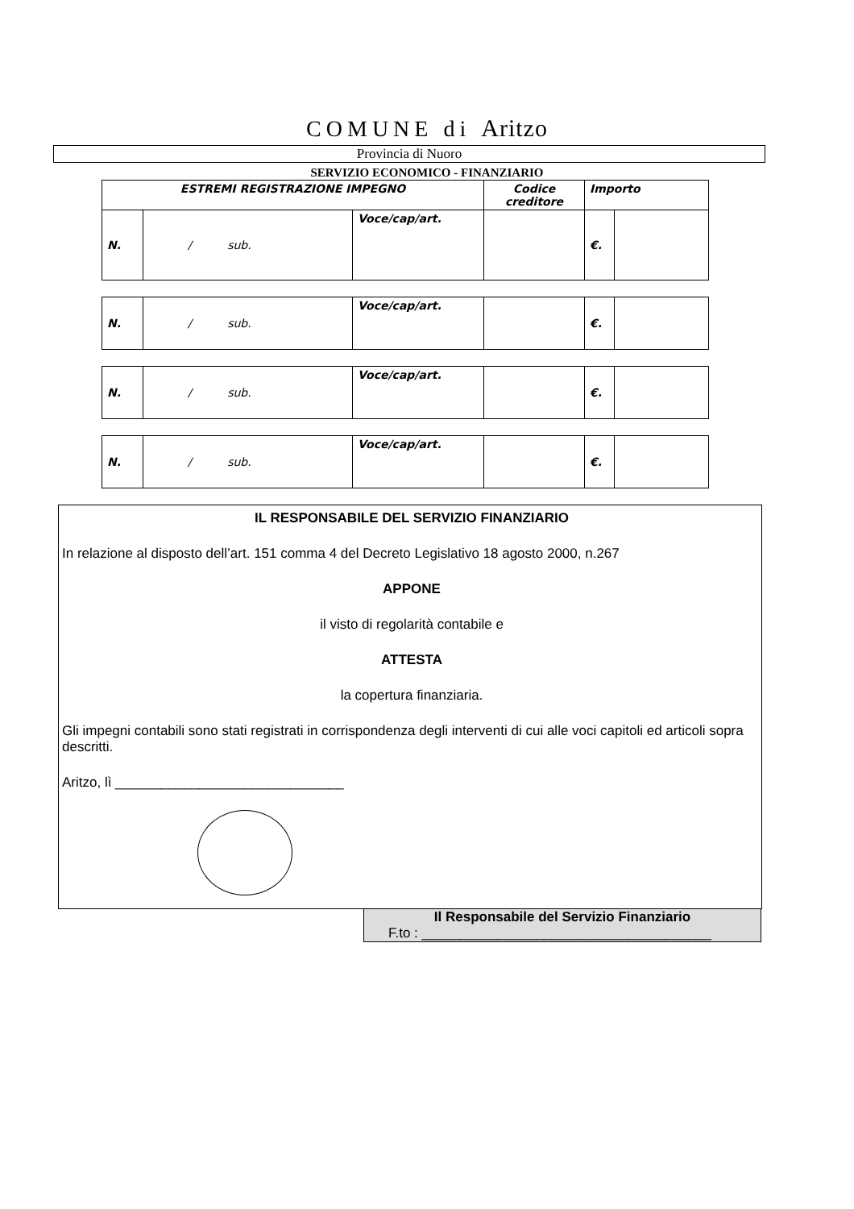COMUNE di Aritzo
Provincia di Nuoro
SERVIZIO ECONOMICO - FINANZIARIO
| ESTREMI REGISTRAZIONE IMPEGNO | | | Codice creditore | Importo | |
| N. | / sub. | Voce/cap/art. | | €. | |
| N. | / sub. | Voce/cap/art. | | €. | |
| N. | / sub. | Voce/cap/art. | | €. | |
| N. | / sub. | Voce/cap/art. | | €. | |
IL RESPONSABILE DEL SERVIZIO FINANZIARIO
In relazione al disposto dell’art. 151 comma 4 del Decreto Legislativo 18 agosto 2000, n.267
APPONE
il visto di regolarità contabile e
ATTESTA
la copertura finanziaria.
Gli impegni contabili sono stati registrati in corrispondenza degli interventi di cui alle voci capitoli ed articoli sopra descritti.
Aritzo, lì ______________________________
Il Responsabile del Servizio Finanziario
F.to : ______________________________________